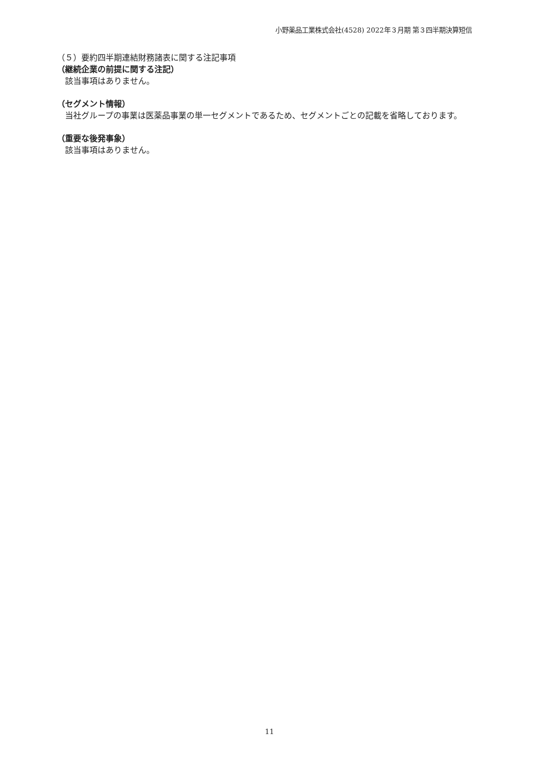小野薬品工業株式会社(4528) 2022年３月期 第３四半期決算短信
（５）要約四半期連結財務諸表に関する注記事項
（継続企業の前提に関する注記）
　該当事項はありません。
（セグメント情報）
　当社グループの事業は医薬品事業の単一セグメントであるため、セグメントごとの記載を省略しております。
（重要な後発事象）
　該当事項はありません。
11